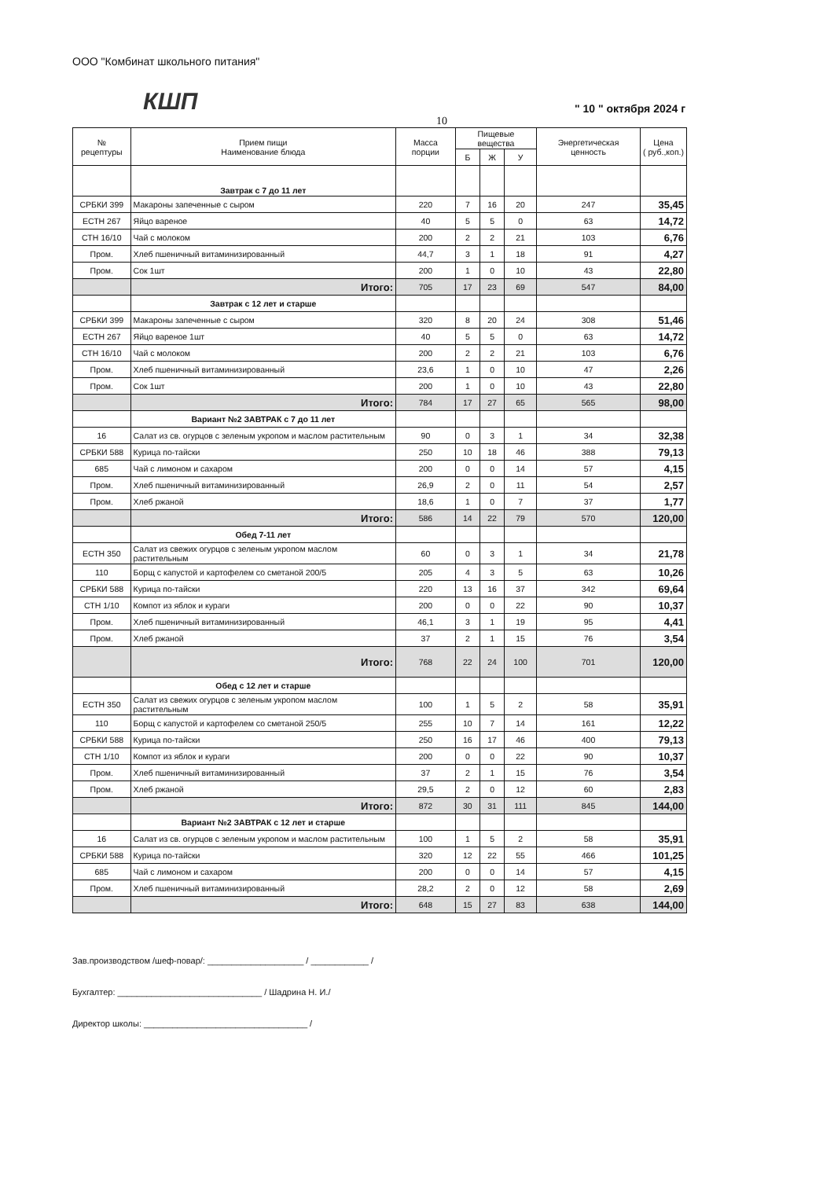ООО "Комбинат школьного питания"
КШП " 10 " октября 2024 г
10
| № рецептуры | Прием пищи Наименование блюда | Масса порции | Пищевые вещества | | | Энергетическая ценность | Цена ( руб.,коп.) |
| --- | --- | --- | --- | --- | --- | --- | --- |
| | | | Б | Ж | У | | |
| | Завтрак с 7 до 11 лет | | | | | | |
| СРБКИ 399 | Макароны запеченные с сыром | 220 | 7 | 16 | 20 | 247 | 35,45 |
| ЕСТН 267 | Яйцо вареное | 40 | 5 | 5 | 0 | 63 | 14,72 |
| СТН 16/10 | Чай с молоком | 200 | 2 | 2 | 21 | 103 | 6,76 |
| Пром. | Хлеб пшеничный витаминизированный | 44,7 | 3 | 1 | 18 | 91 | 4,27 |
| Пром. | Сок 1шт | 200 | 1 | 0 | 10 | 43 | 22,80 |
| | Итого: | 705 | 17 | 23 | 69 | 547 | 84,00 |
| | Завтрак с 12 лет и старше | | | | | | |
| СРБКИ 399 | Макароны запеченные с сыром | 320 | 8 | 20 | 24 | 308 | 51,46 |
| ЕСТН 267 | Яйцо вареное 1шт | 40 | 5 | 5 | 0 | 63 | 14,72 |
| СТН 16/10 | Чай с молоком | 200 | 2 | 2 | 21 | 103 | 6,76 |
| Пром. | Хлеб пшеничный витаминизированный | 23,6 | 1 | 0 | 10 | 47 | 2,26 |
| Пром. | Сок 1шт | 200 | 1 | 0 | 10 | 43 | 22,80 |
| | Итого: | 784 | 17 | 27 | 65 | 565 | 98,00 |
| | Вариант №2 ЗАВТРАК с 7 до 11 лет | | | | | | |
| 16 | Салат из св. огурцов с зеленым укропом и маслом растительным | 90 | 0 | 3 | 1 | 34 | 32,38 |
| СРБКИ 588 | Курица по-тайски | 250 | 10 | 18 | 46 | 388 | 79,13 |
| 685 | Чай с лимоном и сахаром | 200 | 0 | 0 | 14 | 57 | 4,15 |
| Пром. | Хлеб пшеничный витаминизированный | 26,9 | 2 | 0 | 11 | 54 | 2,57 |
| Пром. | Хлеб ржаной | 18,6 | 1 | 0 | 7 | 37 | 1,77 |
| | Итого: | 586 | 14 | 22 | 79 | 570 | 120,00 |
| | Обед 7-11 лет | | | | | | |
| ЕСТН 350 | Салат из свежих огурцов с зеленым укропом маслом растительным | 60 | 0 | 3 | 1 | 34 | 21,78 |
| 110 | Борщ с капустой и картофелем со сметаной 200/5 | 205 | 4 | 3 | 5 | 63 | 10,26 |
| СРБКИ 588 | Курица по-тайски | 220 | 13 | 16 | 37 | 342 | 69,64 |
| СТН 1/10 | Компот из яблок и кураги | 200 | 0 | 0 | 22 | 90 | 10,37 |
| Пром. | Хлеб пшеничный витаминизированный | 46,1 | 3 | 1 | 19 | 95 | 4,41 |
| Пром. | Хлеб ржаной | 37 | 2 | 1 | 15 | 76 | 3,54 |
| | Итого: | 768 | 22 | 24 | 100 | 701 | 120,00 |
| | Обед с 12 лет и старше | | | | | | |
| ЕСТН 350 | Салат из свежих огурцов с зеленым укропом маслом растительным | 100 | 1 | 5 | 2 | 58 | 35,91 |
| 110 | Борщ с капустой и картофелем со сметаной 250/5 | 255 | 10 | 7 | 14 | 161 | 12,22 |
| СРБКИ 588 | Курица по-тайски | 250 | 16 | 17 | 46 | 400 | 79,13 |
| СТН 1/10 | Компот из яблок и кураги | 200 | 0 | 0 | 22 | 90 | 10,37 |
| Пром. | Хлеб пшеничный витаминизированный | 37 | 2 | 1 | 15 | 76 | 3,54 |
| Пром. | Хлеб ржаной | 29,5 | 2 | 0 | 12 | 60 | 2,83 |
| | Итого: | 872 | 30 | 31 | 111 | 845 | 144,00 |
| | Вариант №2 ЗАВТРАК с 12 лет и старше | | | | | | |
| 16 | Салат из св. огурцов с зеленым укропом и маслом растительным | 100 | 1 | 5 | 2 | 58 | 35,91 |
| СРБКИ 588 | Курица по-тайски | 320 | 12 | 22 | 55 | 466 | 101,25 |
| 685 | Чай с лимоном и сахаром | 200 | 0 | 0 | 14 | 57 | 4,15 |
| Пром. | Хлеб пшеничный витаминизированный | 28,2 | 2 | 0 | 12 | 58 | 2,69 |
| | Итого: | 648 | 15 | 27 | 83 | 638 | 144,00 |
Зав.производством /шеф-повар/: ____________________ / ____________ /
Бухгалтер: ______________________________ / Шадрина Н. И./
Директор школы: __________________________________ /